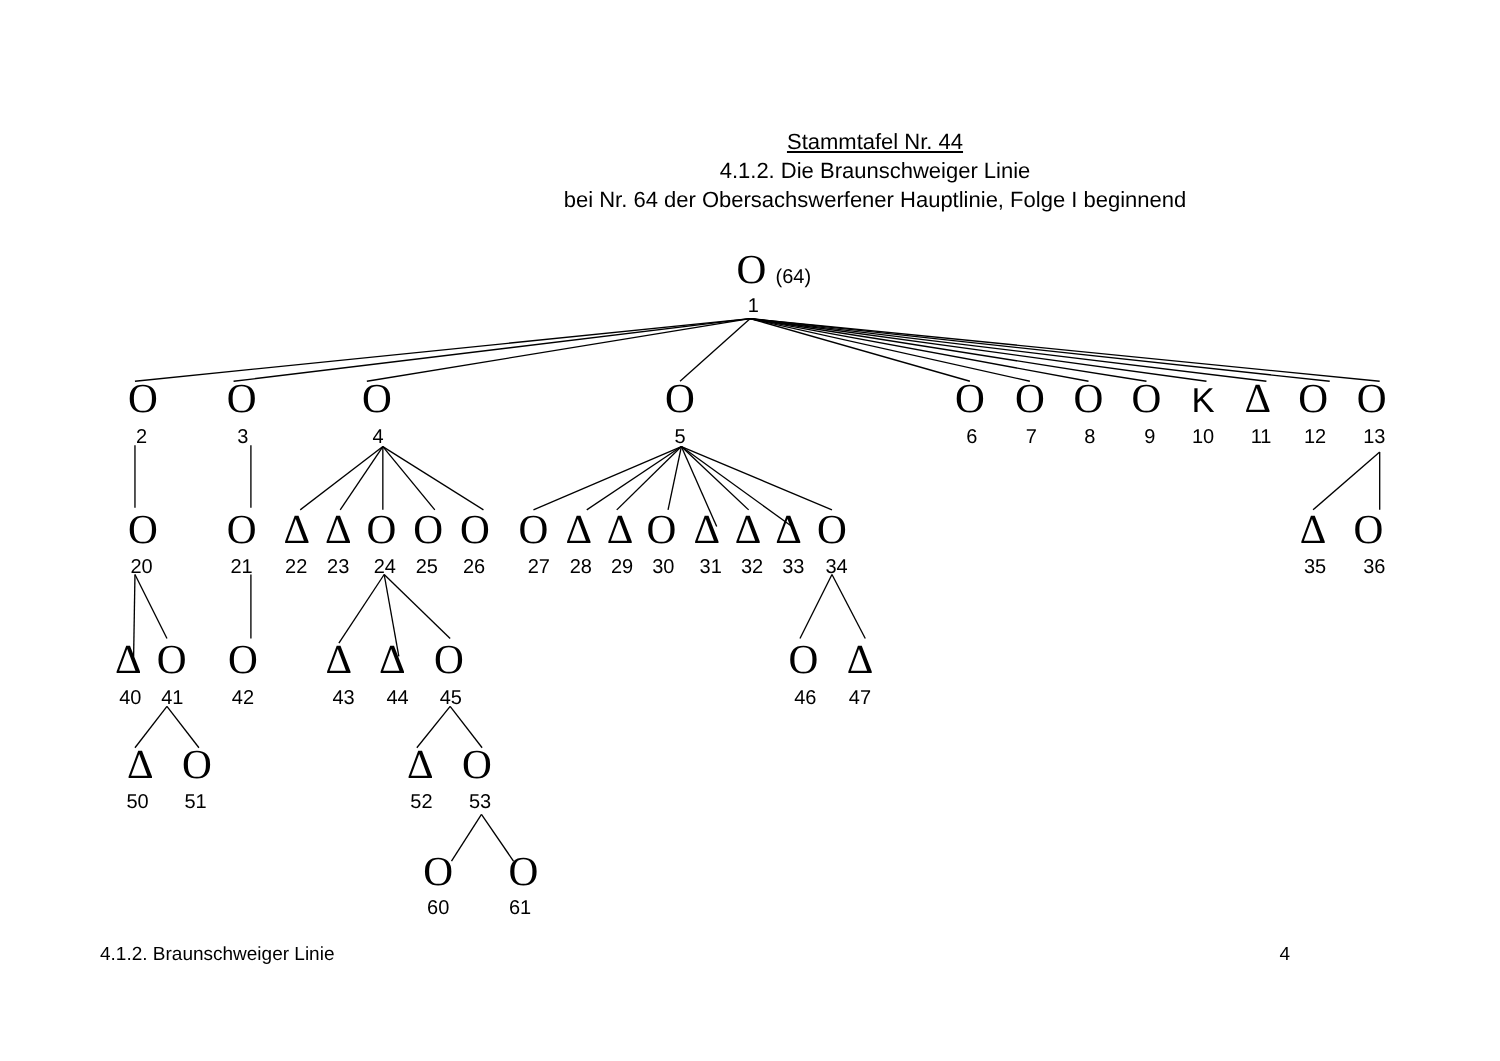Stammtafel Nr. 44
4.1.2. Die Braunschweiger Linie
bei Nr. 64 der Obersachswerfener Hauptlinie, Folge I beginnend
O
(64)
1
O
O
O
O
O
O
O
O
K
Δ
O
O
2
3
4
5
6
7
8
9
10
11
12
13
O
O
Δ
Δ
O
O
O
O
Δ
Δ
O
Δ
Δ
Δ
O
Δ
O
20
21
22
23
24
25
26
27
28
29
30
31
32
33
34
35
36
Δ
O
O
Δ
Δ
O
O
Δ
40
41
42
43
44
45
46
47
Δ
O
Δ
O
50
51
52
53
O
O
60
61
4.1.2. Braunschweiger Linie 4